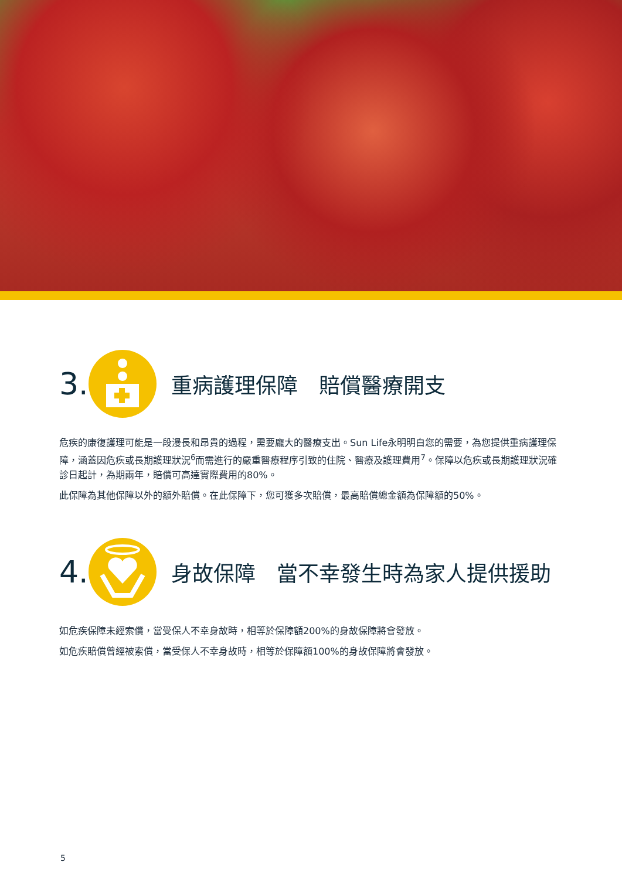3.
重病護理保障　賠償醫療開支
危疾的康復護理可能是一段漫長和昂貴的過程，需要龐大的醫療支出。Sun Life永明明白您的需要，為您提供重病護理保障，涵蓋因危疾或長期護理狀況<sup>6</sup>而需進行的嚴重醫療程序引致的住院、醫療及護理費用<sup>7</sup>。保障以危疾或長期護理狀況確診日起計，為期兩年，賠償可高達實際費用的80%。
此保障為其他保障以外的額外賠償。在此保障下，您可獲多次賠償，最高賠償總金額為保障額的50%。
4.
身故保障　當不幸發生時為家人提供援助
如危疾保障未經索償，當受保人不幸身故時，相等於保障額200%的身故保障將會發放。
如危疾賠償曾經被索償，當受保人不幸身故時，相等於保障額100%的身故保障將會發放。
5